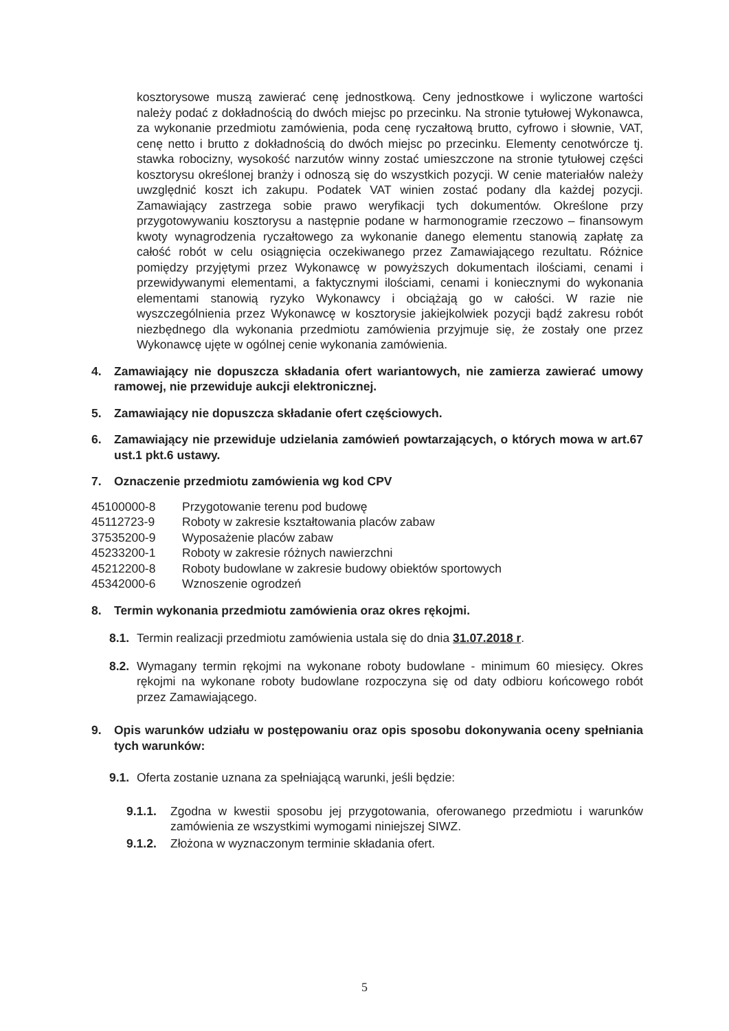kosztorysowe muszą zawierać cenę jednostkową. Ceny jednostkowe i wyliczone wartości należy podać z dokładnością do dwóch miejsc po przecinku. Na stronie tytułowej Wykonawca, za wykonanie przedmiotu zamówienia, poda cenę ryczałtową brutto, cyfrowo i słownie, VAT, cenę netto i brutto z dokładnością do dwóch miejsc po przecinku. Elementy cenotwórcze tj. stawka robocizny, wysokość narzutów winny zostać umieszczone na stronie tytułowej części kosztorysu określonej branży i odnoszą się do wszystkich pozycji. W cenie materiałów należy uwzględnić koszt ich zakupu. Podatek VAT winien zostać podany dla każdej pozycji. Zamawiający zastrzega sobie prawo weryfikacji tych dokumentów. Określone przy przygotowywaniu kosztorysu a następnie podane w harmonogramie rzeczowo – finansowym kwoty wynagrodzenia ryczałtowego za wykonanie danego elementu stanowią zapłatę za całość robót w celu osiągnięcia oczekiwanego przez Zamawiającego rezultatu. Różnice pomiędzy przyjętymi przez Wykonawcę w powyższych dokumentach ilościami, cenami i przewidywanymi elementami, a faktycznymi ilościami, cenami i koniecznymi do wykonania elementami stanowią ryzyko Wykonawcy i obciążają go w całości. W razie nie wyszczególnienia przez Wykonawcę w kosztorysie jakiejkolwiek pozycji bądź zakresu robót niezbędnego dla wykonania przedmiotu zamówienia przyjmuje się, że zostały one przez Wykonawcę ujęte w ogólnej cenie wykonania zamówienia.
4. Zamawiający nie dopuszcza składania ofert wariantowych, nie zamierza zawierać umowy ramowej, nie przewiduje aukcji elektronicznej.
5. Zamawiający nie dopuszcza składanie ofert częściowych.
6. Zamawiający nie przewiduje udzielania zamówień powtarzających, o których mowa w art.67 ust.1 pkt.6 ustawy.
7. Oznaczenie przedmiotu zamówienia wg kod CPV
45100000-8 Przygotowanie terenu pod budowę
45112723-9 Roboty w zakresie kształtowania placów zabaw
37535200-9 Wyposażenie placów zabaw
45233200-1 Roboty w zakresie różnych nawierzchni
45212200-8 Roboty budowlane w zakresie budowy obiektów sportowych
45342000-6 Wznoszenie ogrodzeń
8. Termin wykonania przedmiotu zamówienia oraz okres rękojmi.
8.1. Termin realizacji przedmiotu zamówienia ustala się do dnia 31.07.2018 r.
8.2. Wymagany termin rękojmi na wykonane roboty budowlane - minimum 60 miesięcy. Okres rękojmi na wykonane roboty budowlane rozpoczyna się od daty odbioru końcowego robót przez Zamawiającego.
9. Opis warunków udziału w postępowaniu oraz opis sposobu dokonywania oceny spełniania tych warunków:
9.1. Oferta zostanie uznana za spełniającą warunki, jeśli będzie:
9.1.1. Zgodna w kwestii sposobu jej przygotowania, oferowanego przedmiotu i warunków zamówienia ze wszystkimi wymogami niniejszej SIWZ.
9.1.2. Złożona w wyznaczonym terminie składania ofert.
5